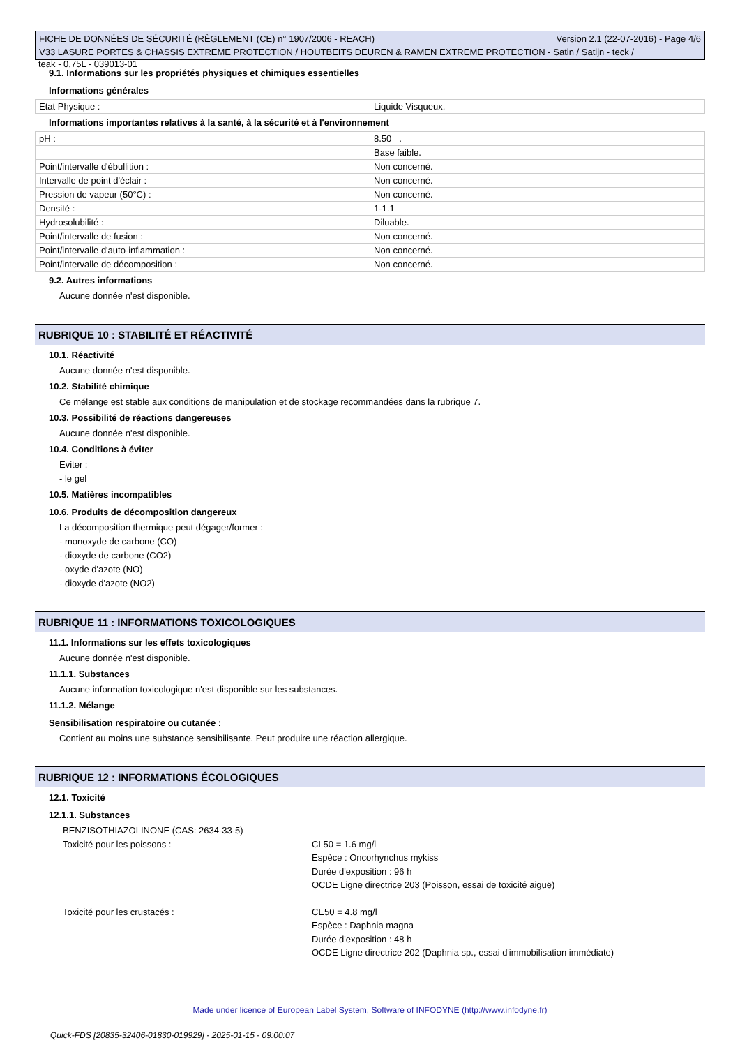FICHE DE DONNÉES DE SÉCURITÉ (RÈGLEMENT (CE) n° 1907/2006 - REACH) Version 2.1 (22-07-2016) - Page 4/6
V33 LASURE PORTES & CHASSIS EXTREME PROTECTION / HOUTBEITS DEUREN & RAMEN EXTREME PROTECTION - Satin / Satijn - teck /
teak - 0,75L - 039013-01
9.1. Informations sur les propriétés physiques et chimiques essentielles
Informations générales
| Etat Physique : | Liquide Visqueux. |
Informations importantes relatives à la santé, à la sécurité et à l'environnement
| pH : | 8.50 . |
| | Base faible. |
| Point/intervalle d'ébullition : | Non concerné. |
| Intervalle de point d'éclair : | Non concerné. |
| Pression de vapeur (50°C) : | Non concerné. |
| Densité : | 1-1.1 |
| Hydrosolubilité : | Diluable. |
| Point/intervalle de fusion : | Non concerné. |
| Point/intervalle d'auto-inflammation : | Non concerné. |
| Point/intervalle de décomposition : | Non concerné. |
9.2. Autres informations
Aucune donnée n'est disponible.
RUBRIQUE 10 : STABILITÉ ET RÉACTIVITÉ
10.1. Réactivité
Aucune donnée n'est disponible.
10.2. Stabilité chimique
Ce mélange est stable aux conditions de manipulation et de stockage recommandées dans la rubrique 7.
10.3. Possibilité de réactions dangereuses
Aucune donnée n'est disponible.
10.4. Conditions à éviter
Eviter :
- le gel
10.5. Matières incompatibles
10.6. Produits de décomposition dangereux
La décomposition thermique peut dégager/former :
- monoxyde de carbone (CO)
- dioxyde de carbone (CO2)
- oxyde d'azote (NO)
- dioxyde d'azote (NO2)
RUBRIQUE 11 : INFORMATIONS TOXICOLOGIQUES
11.1. Informations sur les effets toxicologiques
Aucune donnée n'est disponible.
11.1.1. Substances
Aucune information toxicologique n'est disponible sur les substances.
11.1.2. Mélange
Sensibilisation respiratoire ou cutanée :
Contient au moins une substance sensibilisante. Peut produire une réaction allergique.
RUBRIQUE 12 : INFORMATIONS ÉCOLOGIQUES
12.1. Toxicité
12.1.1. Substances
BENZISOTHIAZOLINONE (CAS: 2634-33-5)
Toxicité pour les poissons : CL50 = 1.6 mg/l
Espèce : Oncorhynchus mykiss
Durée d'exposition : 96 h
OCDE Ligne directrice 203 (Poisson, essai de toxicité aiguë)
Toxicité pour les crustacés : CE50 = 4.8 mg/l
Espèce : Daphnia magna
Durée d'exposition : 48 h
OCDE Ligne directrice 202 (Daphnia sp., essai d'immobilisation immédiate)
Made under licence of European Label System, Software of INFODYNE (http://www.infodyne.fr)
Quick-FDS [20835-32406-01830-019929] - 2025-01-15 - 09:00:07